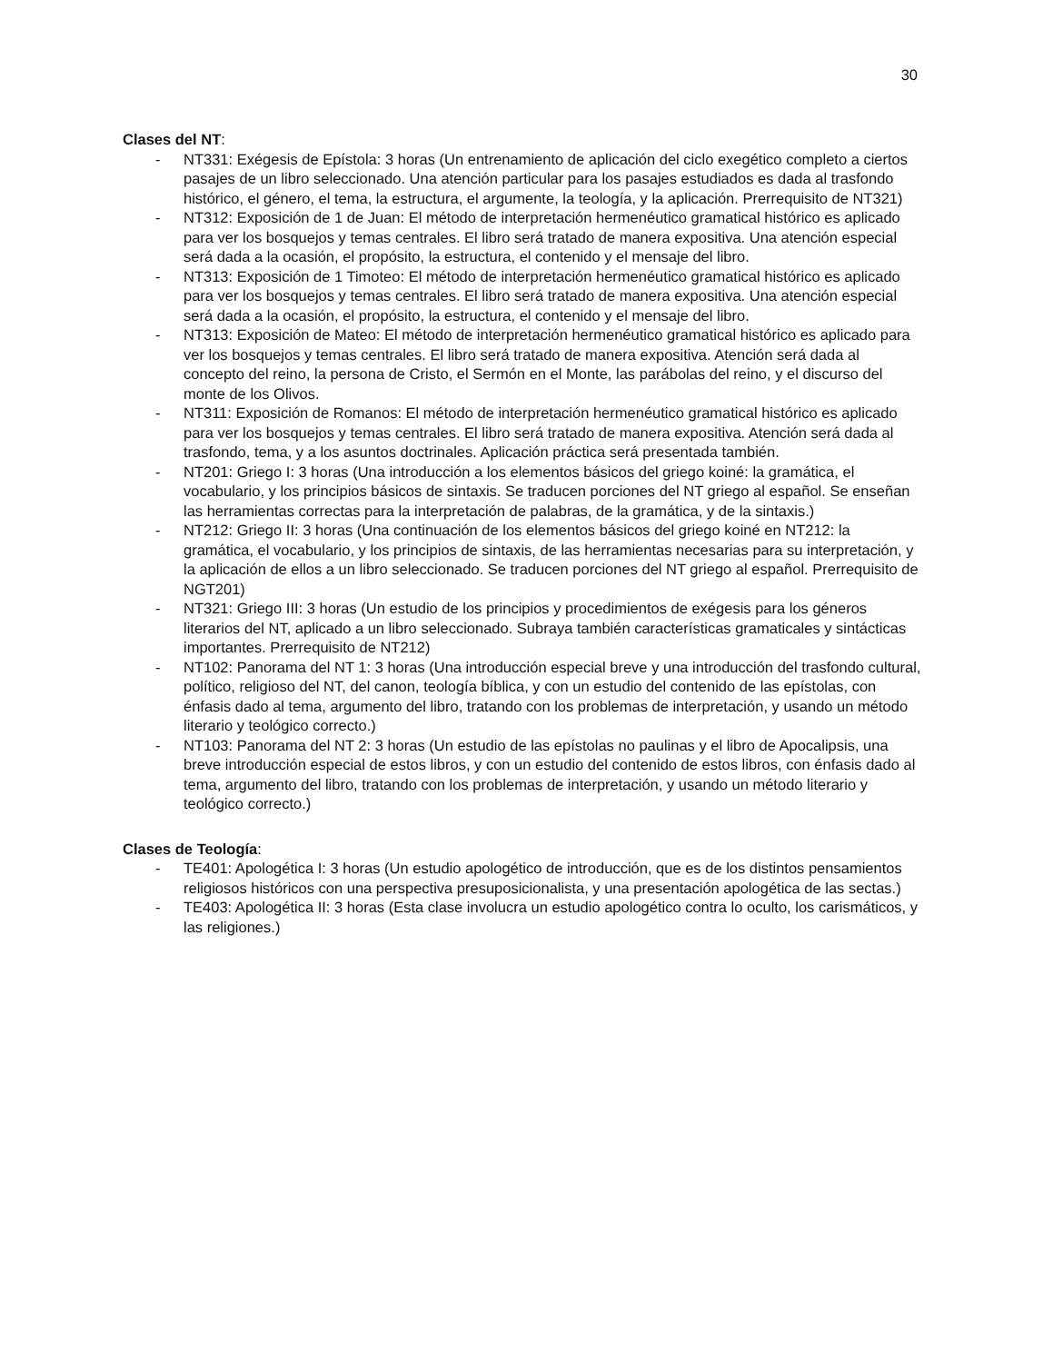30
Clases del NT:
- NT331: Exégesis de Epístola: 3 horas (Un entrenamiento de aplicación del ciclo exegético completo a ciertos pasajes de un libro seleccionado. Una atención particular para los pasajes estudiados es dada al trasfondo histórico, el género, el tema, la estructura, el argumente, la teología, y la aplicación. Prerrequisito de NT321)
- NT312: Exposición de 1 de Juan: El método de interpretación hermenéutico gramatical histórico es aplicado para ver los bosquejos y temas centrales. El libro será tratado de manera expositiva. Una atención especial será dada a la ocasión, el propósito, la estructura, el contenido y el mensaje del libro.
- NT313: Exposición de 1 Timoteo: El método de interpretación hermenéutico gramatical histórico es aplicado para ver los bosquejos y temas centrales. El libro será tratado de manera expositiva. Una atención especial será dada a la ocasión, el propósito, la estructura, el contenido y el mensaje del libro.
- NT313: Exposición de Mateo: El método de interpretación hermenéutico gramatical histórico es aplicado para ver los bosquejos y temas centrales. El libro será tratado de manera expositiva. Atención será dada al concepto del reino, la persona de Cristo, el Sermón en el Monte, las parábolas del reino, y el discurso del monte de los Olivos.
- NT311: Exposición de Romanos: El método de interpretación hermenéutico gramatical histórico es aplicado para ver los bosquejos y temas centrales. El libro será tratado de manera expositiva. Atención será dada al trasfondo, tema, y a los asuntos doctrinales. Aplicación práctica será presentada también.
- NT201: Griego I: 3 horas (Una introducción a los elementos básicos del griego koiné: la gramática, el vocabulario, y los principios básicos de sintaxis. Se traducen porciones del NT griego al español. Se enseñan las herramientas correctas para la interpretación de palabras, de la gramática, y de la sintaxis.)
- NT212: Griego II: 3 horas (Una continuación de los elementos básicos del griego koiné en NT212: la gramática, el vocabulario, y los principios de sintaxis, de las herramientas necesarias para su interpretación, y la aplicación de ellos a un libro seleccionado. Se traducen porciones del NT griego al español. Prerrequisito de NGT201)
- NT321: Griego III: 3 horas (Un estudio de los principios y procedimientos de exégesis para los géneros literarios del NT, aplicado a un libro seleccionado. Subraya también características gramaticales y sintácticas importantes. Prerrequisito de NT212)
- NT102: Panorama del NT 1: 3 horas (Una introducción especial breve y una introducción del trasfondo cultural, político, religioso del NT, del canon, teología bíblica, y con un estudio del contenido de las epístolas, con énfasis dado al tema, argumento del libro, tratando con los problemas de interpretación, y usando un método literario y teológico correcto.)
- NT103: Panorama del NT 2: 3 horas (Un estudio de las epístolas no paulinas y el libro de Apocalipsis, una breve introducción especial de estos libros, y con un estudio del contenido de estos libros, con énfasis dado al tema, argumento del libro, tratando con los problemas de interpretación, y usando un método literario y teológico correcto.)
Clases de Teología:
- TE401: Apologética I: 3 horas (Un estudio apologético de introducción, que es de los distintos pensamientos religiosos históricos con una perspectiva presuposicionalista, y una presentación apologética de las sectas.)
- TE403: Apologética II: 3 horas (Esta clase involucra un estudio apologético contra lo oculto, los carismáticos, y las religiones.)